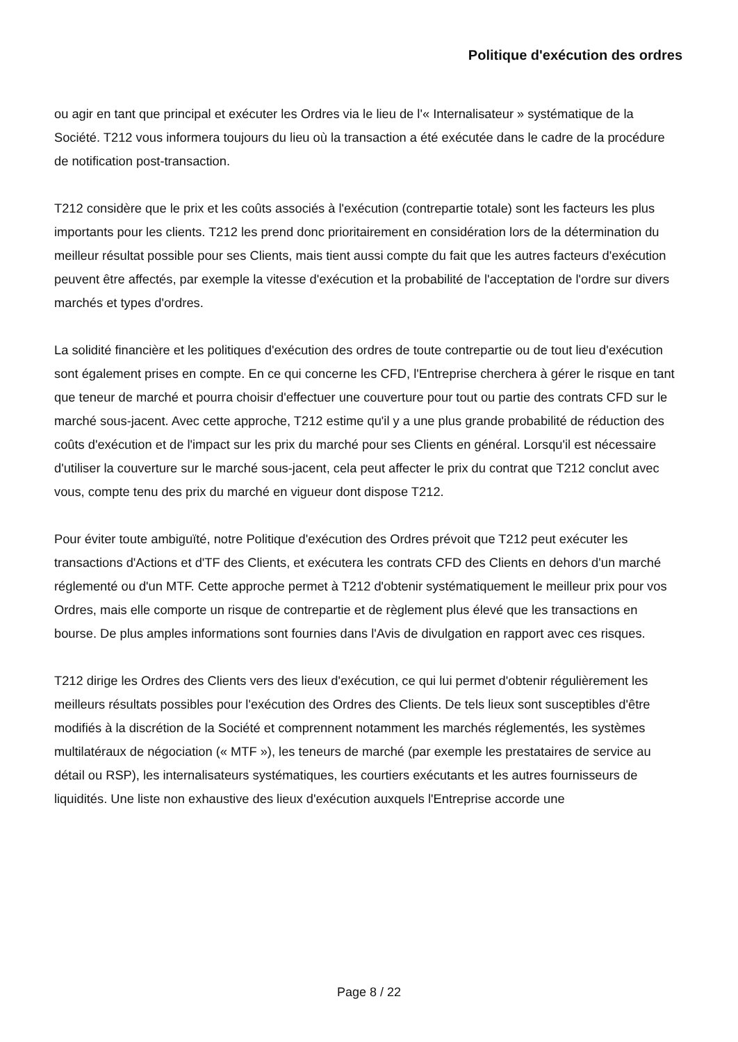Politique d'exécution des ordres
ou agir en tant que principal et exécuter les Ordres via le lieu de l'« Internalisateur » systématique de la Société. T212 vous informera toujours du lieu où la transaction a été exécutée dans le cadre de la procédure de notification post-transaction.
T212 considère que le prix et les coûts associés à l'exécution (contrepartie totale) sont les facteurs les plus importants pour les clients. T212 les prend donc prioritairement en considération lors de la détermination du meilleur résultat possible pour ses Clients, mais tient aussi compte du fait que les autres facteurs d'exécution peuvent être affectés, par exemple la vitesse d'exécution et la probabilité de l'acceptation de l'ordre sur divers marchés et types d'ordres.
La solidité financière et les politiques d'exécution des ordres de toute contrepartie ou de tout lieu d'exécution sont également prises en compte. En ce qui concerne les CFD, l'Entreprise cherchera à gérer le risque en tant que teneur de marché et pourra choisir d'effectuer une couverture pour tout ou partie des contrats CFD sur le marché sous-jacent. Avec cette approche, T212 estime qu'il y a une plus grande probabilité de réduction des coûts d'exécution et de l'impact sur les prix du marché pour ses Clients en général. Lorsqu'il est nécessaire d'utiliser la couverture sur le marché sous-jacent, cela peut affecter le prix du contrat que T212 conclut avec vous, compte tenu des prix du marché en vigueur dont dispose T212.
Pour éviter toute ambiguïté, notre Politique d'exécution des Ordres prévoit que T212 peut exécuter les transactions d'Actions et d'TF des Clients, et exécutera les contrats CFD des Clients en dehors d'un marché réglementé ou d'un MTF. Cette approche permet à T212 d'obtenir systématiquement le meilleur prix pour vos Ordres, mais elle comporte un risque de contrepartie et de règlement plus élevé que les transactions en bourse. De plus amples informations sont fournies dans l'Avis de divulgation en rapport avec ces risques.
T212 dirige les Ordres des Clients vers des lieux d'exécution, ce qui lui permet d'obtenir régulièrement les meilleurs résultats possibles pour l'exécution des Ordres des Clients. De tels lieux sont susceptibles d'être modifiés à la discrétion de la Société et comprennent notamment les marchés réglementés, les systèmes multilatéraux de négociation (« MTF »), les teneurs de marché (par exemple les prestataires de service au détail ou RSP), les internalisateurs systématiques, les courtiers exécutants et les autres fournisseurs de liquidités. Une liste non exhaustive des lieux d'exécution auxquels l'Entreprise accorde une
Page 8 / 22